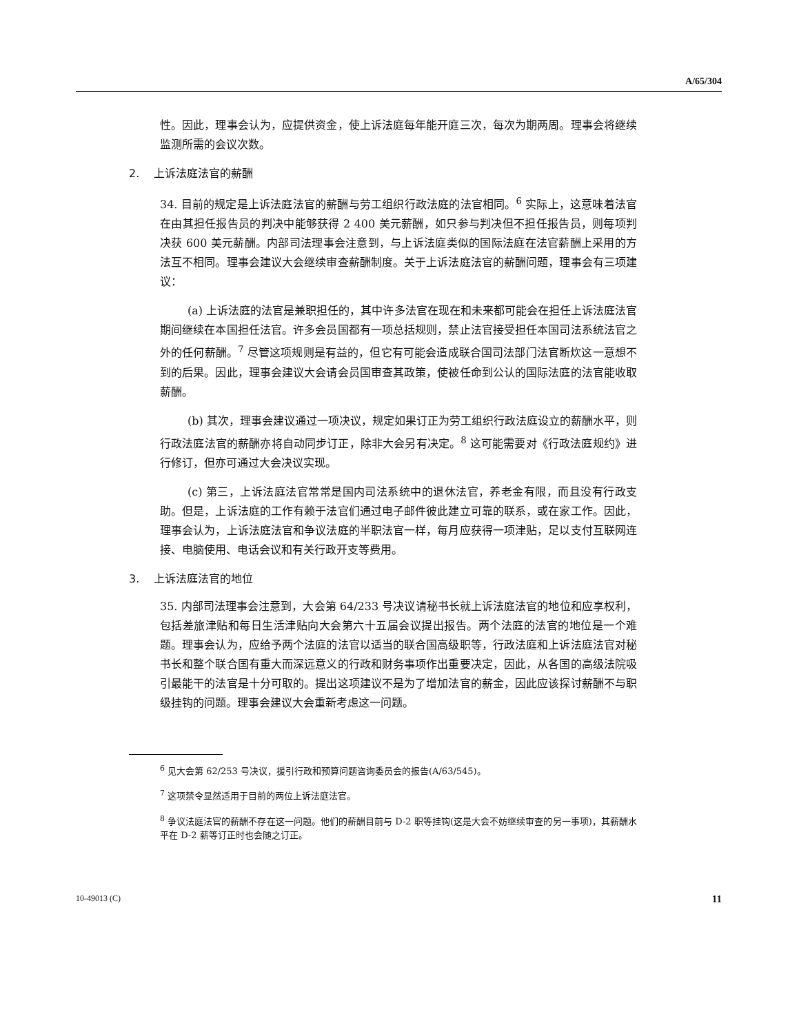A/65/304
性。因此，理事会认为，应提供资金，使上诉法庭每年能开庭三次，每次为期两周。理事会将继续监测所需的会议次数。
2. 上诉法庭法官的薪酬
34. 目前的规定是上诉法庭法官的薪酬与劳工组织行政法庭的法官相同。<sup>6</sup> 实际上，这意味着法官在由其担任报告员的判决中能够获得 2 400 美元薪酬，如只参与判决但不担任报告员，则每项判决获 600 美元薪酬。内部司法理事会注意到，与上诉法庭类似的国际法庭在法官薪酬上采用的方法互不相同。理事会建议大会继续审查薪酬制度。关于上诉法庭法官的薪酬问题，理事会有三项建议：
(a) 上诉法庭的法官是兼职担任的，其中许多法官在现在和未来都可能会在担任上诉法庭法官期间继续在本国担任法官。许多会员国都有一项总括规则，禁止法官接受担任本国司法系统法官之外的任何薪酬。<sup>7</sup> 尽管这项规则是有益的，但它有可能会造成联合国司法部门法官断炊这一意想不到的后果。因此，理事会建议大会请会员国审查其政策，使被任命到公认的国际法庭的法官能收取薪酬。
(b) 其次，理事会建议通过一项决议，规定如果订正为劳工组织行政法庭设立的薪酬水平，则行政法庭法官的薪酬亦将自动同步订正，除非大会另有决定。<sup>8</sup> 这可能需要对《行政法庭规约》进行修订，但亦可通过大会决议实现。
(c) 第三，上诉法庭法官常常是国内司法系统中的退休法官，养老金有限，而且没有行政支助。但是，上诉法庭的工作有赖于法官们通过电子邮件彼此建立可靠的联系，或在家工作。因此，理事会认为，上诉法庭法官和争议法庭的半职法官一样，每月应获得一项津贴，足以支付互联网连接、电脑使用、电话会议和有关行政开支等费用。
3. 上诉法庭法官的地位
35. 内部司法理事会注意到，大会第 64/233 号决议请秘书长就上诉法庭法官的地位和应享权利，包括差旅津贴和每日生活津贴向大会第六十五届会议提出报告。两个法庭的法官的地位是一个难题。理事会认为，应给予两个法庭的法官以适当的联合国高级职等，行政法庭和上诉法庭法官对秘书长和整个联合国有重大而深远意义的行政和财务事项作出重要决定，因此，从各国的高级法院吸引最能干的法官是十分可取的。提出这项建议不是为了增加法官的薪金，因此应该探讨薪酬不与职级挂钩的问题。理事会建议大会重新考虑这一问题。
<sup>6</sup> 见大会第 62/253 号决议，援引行政和预算问题咨询委员会的报告(A/63/545)。
<sup>7</sup> 这项禁令显然适用于目前的两位上诉法庭法官。
<sup>8</sup> 争议法庭法官的薪酬不存在这一问题。他们的薪酬目前与 D-2 职等挂钩(这是大会不妨继续审查的另一事项)，其薪酬水平在 D-2 薪等订正时也会随之订正。
10-49013 (C) 11